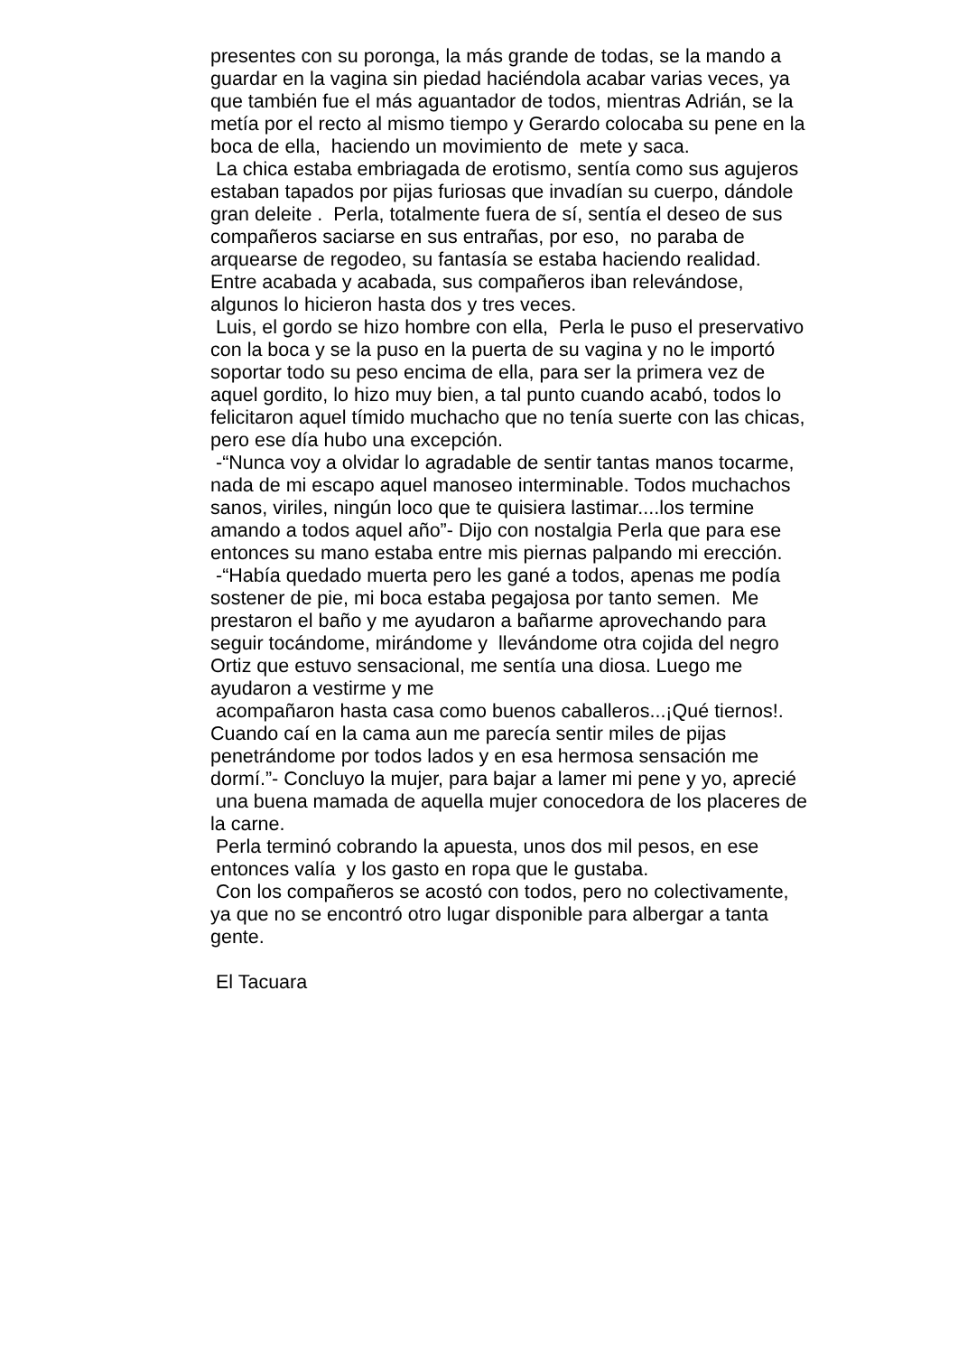presentes con su poronga, la más grande de todas, se la mando a guardar en la vagina sin piedad haciéndola acabar varias veces, ya que también fue el más aguantador de todos, mientras Adrián, se la metía por el recto al mismo tiempo y Gerardo colocaba su pene en la boca de ella, haciendo un movimiento de mete y saca. La chica estaba embriagada de erotismo, sentía como sus agujeros estaban tapados por pijas furiosas que invadían su cuerpo, dándole gran deleite . Perla, totalmente fuera de sí, sentía el deseo de sus compañeros saciarse en sus entrañas, por eso, no paraba de arquearse de regodeo, su fantasía se estaba haciendo realidad. Entre acabada y acabada, sus compañeros iban relevándose, algunos lo hicieron hasta dos y tres veces. Luis, el gordo se hizo hombre con ella, Perla le puso el preservativo con la boca y se la puso en la puerta de su vagina y no le importó soportar todo su peso encima de ella, para ser la primera vez de aquel gordito, lo hizo muy bien, a tal punto cuando acabó, todos lo felicitaron aquel tímido muchacho que no tenía suerte con las chicas, pero ese día hubo una excepción. -“Nunca voy a olvidar lo agradable de sentir tantas manos tocarme, nada de mi escapo aquel manoseo interminable. Todos muchachos sanos, viriles, ningún loco que te quisiera lastimar....los termine amando a todos aquel año”- Dijo con nostalgia Perla que para ese entonces su mano estaba entre mis piernas palpando mi erección. -“Había quedado muerta pero les gané a todos, apenas me podía sostener de pie, mi boca estaba pegajosa por tanto semen. Me prestaron el baño y me ayudaron a bañarme aprovechando para seguir tocándome, mirándome y llevándome otra cojida del negro Ortiz que estuvo sensacional, me sentía una diosa. Luego me ayudaron a vestirme y me acompañaron hasta casa como buenos caballeros...¡Qué tiernos!. Cuando caí en la cama aun me parecía sentir miles de pijas penetrándome por todos lados y en esa hermosa sensación me dormí.”- Concluyo la mujer, para bajar a lamer mi pene y yo, aprecié una buena mamada de aquella mujer conocedora de los placeres de la carne. Perla terminó cobrando la apuesta, unos dos mil pesos, en ese entonces valía y los gasto en ropa que le gustaba. Con los compañeros se acostó con todos, pero no colectivamente, ya que no se encontró otro lugar disponible para albergar a tanta gente. El Tacuara